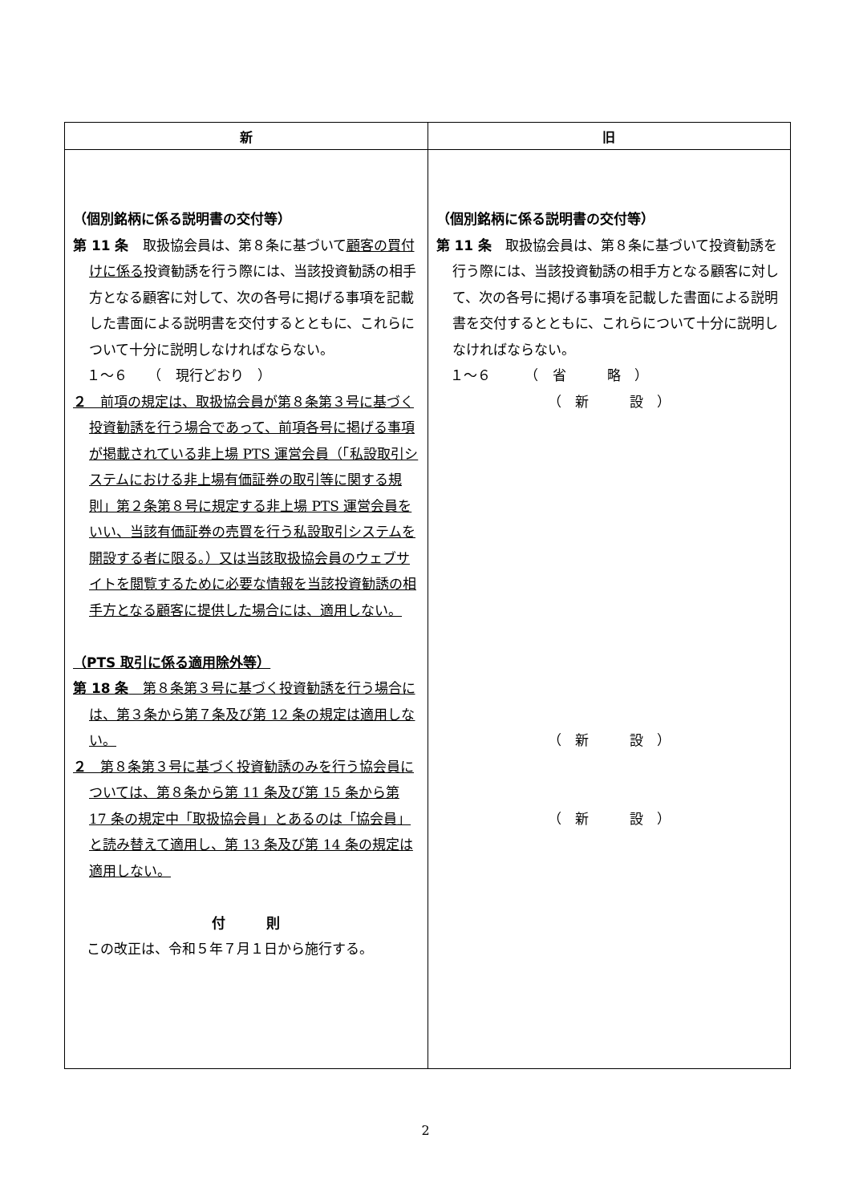| 新 | 旧 |
| --- | --- |
| （個別銘柄に係る説明書の交付等） 第 11 条 取扱協会員は、第８条に基づいて 顧客の買付けに係る 投資勧誘を行う際には、当該投資勧誘の相手方となる顧客に対して、次の各号に掲げる事項を記載した書面による説明書を交付するとともに、これらについて十分に説明しなければならない。 １～６ （ 現行どおり ） ２ 前項の規定は、取扱協会員が第８条第３号に基づく投資勧誘を行う場合であって、前項各号に掲げる事項が掲載されている非上場 PTS 運営会員（「私設取引システムにおける非上場有価証券の取引等に関する規則」第２条第８号に規定する非上場 PTS 運営会員をいい、当該有価証券の売買を行う私設取引システムを開設する者に限る。）又は当該取扱協会員のウェブサイトを閲覧するために必要な情報を当該投資勧誘の相手方となる顧客に提供した場合には、適用しない。 （PTS 取引に係る適用除外等） 第 18 条 第８条第３号に基づく投資勧誘を行う場合には、第３条から第７条及び第 12 条の規定は適用しない。 ２ 第８条第３号に基づく投資勧誘のみを行う協会員については、第８条から第 11 条及び第 15 条から第 17 条の規定中「取扱協会員」とあるのは「協会員」と読み替えて適用し、第 13 条及び第 14 条の規定は適用しない。 付 則 この改正は、令和５年７月１日から施行する。 | （個別銘柄に係る説明書の交付等） 第 11 条 取扱協会員は、第８条に基づいて投資勧誘を行う際には、当該投資勧誘の相手方となる顧客に対して、次の各号に掲げる事項を記載した書面による説明書を交付するとともに、これらについて十分に説明しなければならない。 １～６ （ 省 略 ） （ 新 設 ） （ 新 設 ） （ 新 設 ） |
2